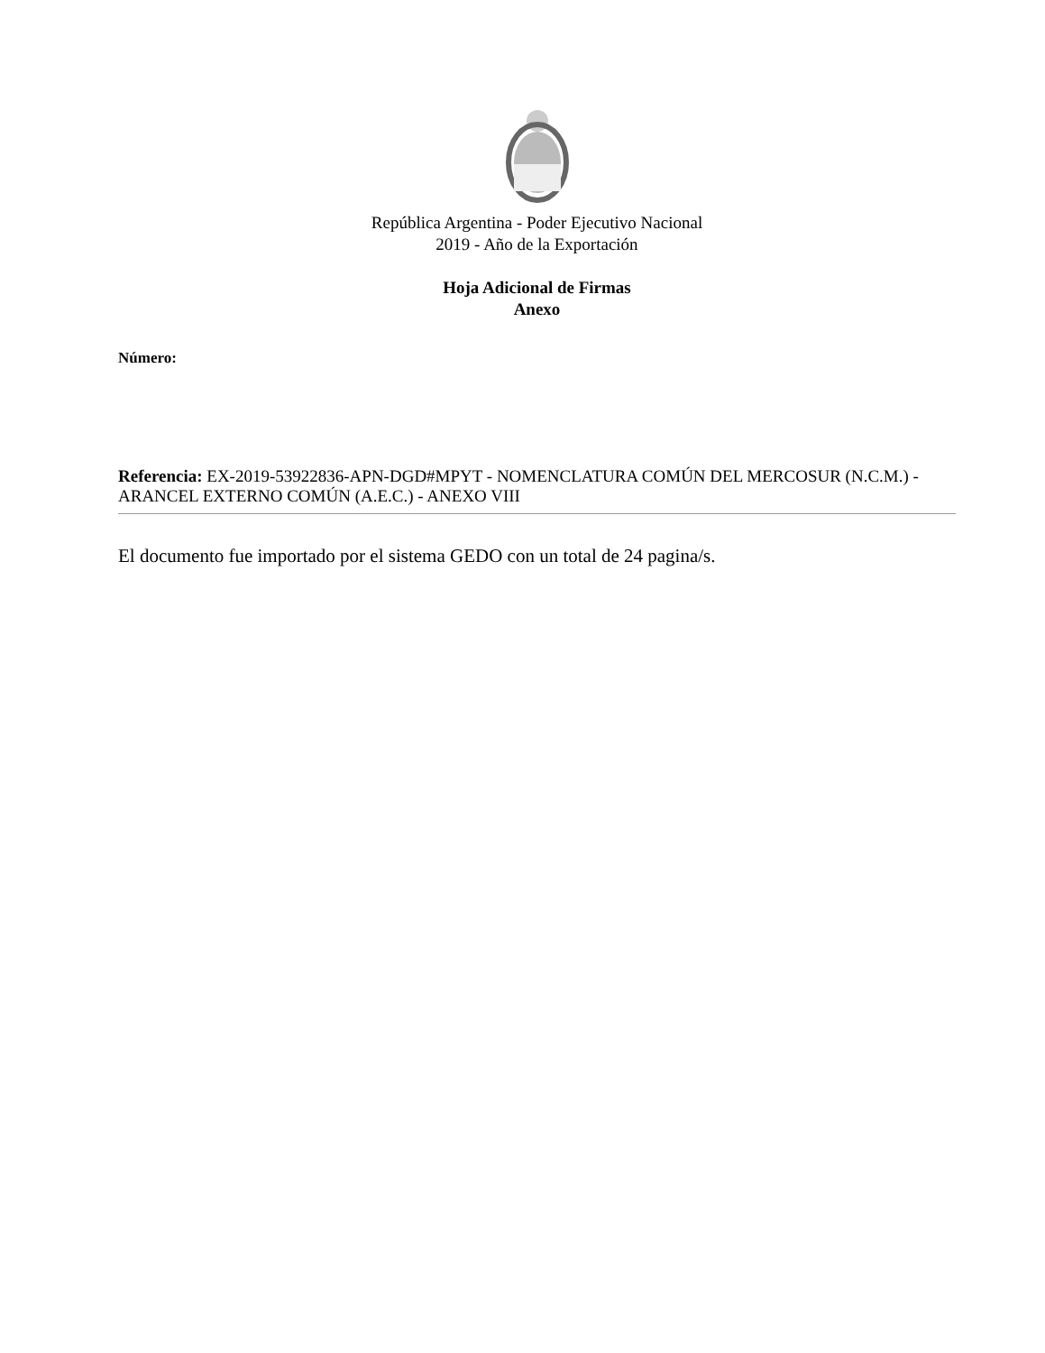República Argentina - Poder Ejecutivo Nacional
2019 - Año de la Exportación
Hoja Adicional de Firmas
Anexo
Número:
Referencia: EX-2019-53922836-APN-DGD#MPYT - NOMENCLATURA COMÚN DEL MERCOSUR (N.C.M.) - ARANCEL EXTERNO COMÚN (A.E.C.) - ANEXO VIII
El documento fue importado por el sistema GEDO con un total de 24 pagina/s.